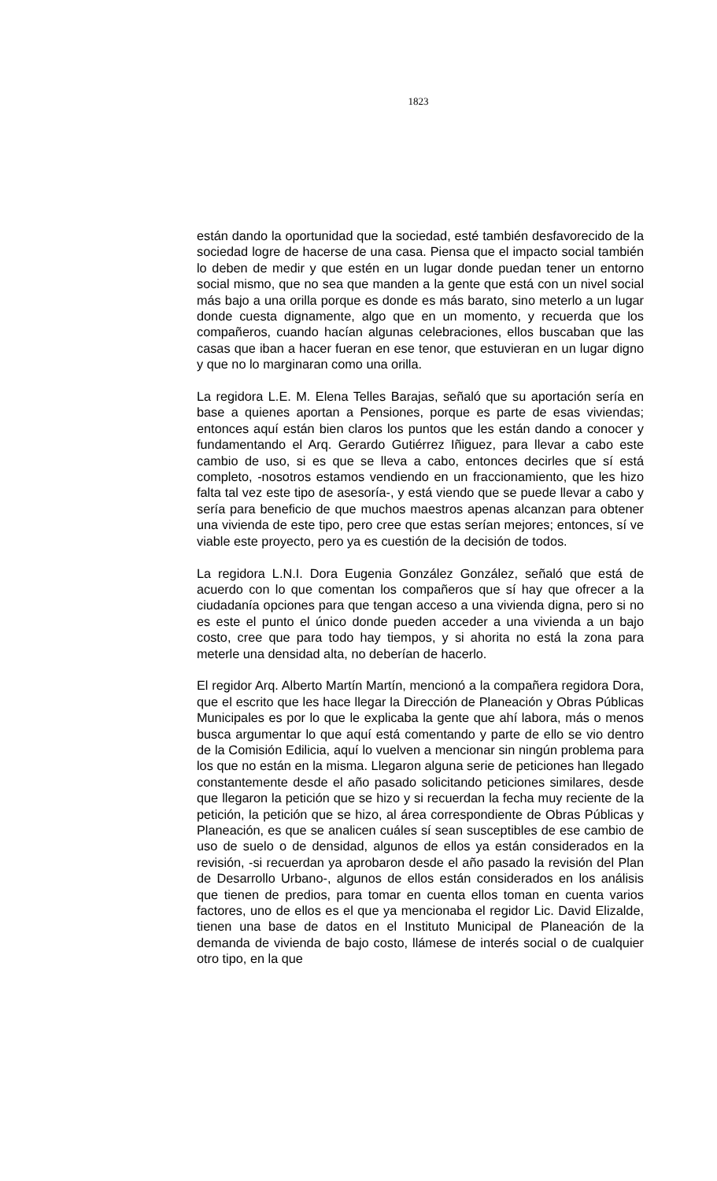1823
están dando la oportunidad que la sociedad, esté también desfavorecido de la sociedad logre de hacerse de una casa. Piensa que el impacto social también lo deben de medir y que estén en un lugar donde puedan tener un entorno social mismo, que no sea que manden a la gente que está con un nivel social más bajo a una orilla porque es donde es más barato, sino meterlo a un lugar donde cuesta dignamente, algo que en un momento, y recuerda que los compañeros, cuando hacían algunas celebraciones, ellos buscaban que las casas que iban a hacer fueran en ese tenor, que estuvieran en un lugar digno y que no lo marginaran como una orilla.
La regidora L.E. M. Elena Telles Barajas, señaló que su aportación sería en base a quienes aportan a Pensiones, porque es parte de esas viviendas; entonces aquí están bien claros los puntos que les están dando a conocer y fundamentando el Arq. Gerardo Gutiérrez Iñiguez, para llevar a cabo este cambio de uso, si es que se lleva a cabo, entonces decirles que sí está completo, -nosotros estamos vendiendo en un fraccionamiento, que les hizo falta tal vez este tipo de asesoría-, y está viendo que se puede llevar a cabo y sería para beneficio de que muchos maestros apenas alcanzan para obtener una vivienda de este tipo, pero cree que estas serían mejores; entonces, sí ve viable este proyecto, pero ya es cuestión de la decisión de todos.
La regidora L.N.I. Dora Eugenia González González, señaló que está de acuerdo con lo que comentan los compañeros que sí hay que ofrecer a la ciudadanía opciones para que tengan acceso a una vivienda digna, pero si no es este el punto el único donde pueden acceder a una vivienda a un bajo costo, cree que para todo hay tiempos, y si ahorita no está la zona para meterle una densidad alta, no deberían de hacerlo.
El regidor Arq. Alberto Martín Martín, mencionó a la compañera regidora Dora, que el escrito que les hace llegar la Dirección de Planeación y Obras Públicas Municipales es por lo que le explicaba la gente que ahí labora, más o menos busca argumentar lo que aquí está comentando y parte de ello se vio dentro de la Comisión Edilicia, aquí lo vuelven a mencionar sin ningún problema para los que no están en la misma. Llegaron alguna serie de peticiones han llegado constantemente desde el año pasado solicitando peticiones similares, desde que llegaron la petición que se hizo y si recuerdan la fecha muy reciente de la petición, la petición que se hizo, al área correspondiente de Obras Públicas y Planeación, es que se analicen cuáles sí sean susceptibles de ese cambio de uso de suelo o de densidad, algunos de ellos ya están considerados en la revisión, -si recuerdan ya aprobaron desde el año pasado la revisión del Plan de Desarrollo Urbano-, algunos de ellos están considerados en los análisis que tienen de predios, para tomar en cuenta ellos toman en cuenta varios factores, uno de ellos es el que ya mencionaba el regidor Lic. David Elizalde, tienen una base de datos en el Instituto Municipal de Planeación de la demanda de vivienda de bajo costo, llámese de interés social o de cualquier otro tipo, en la que